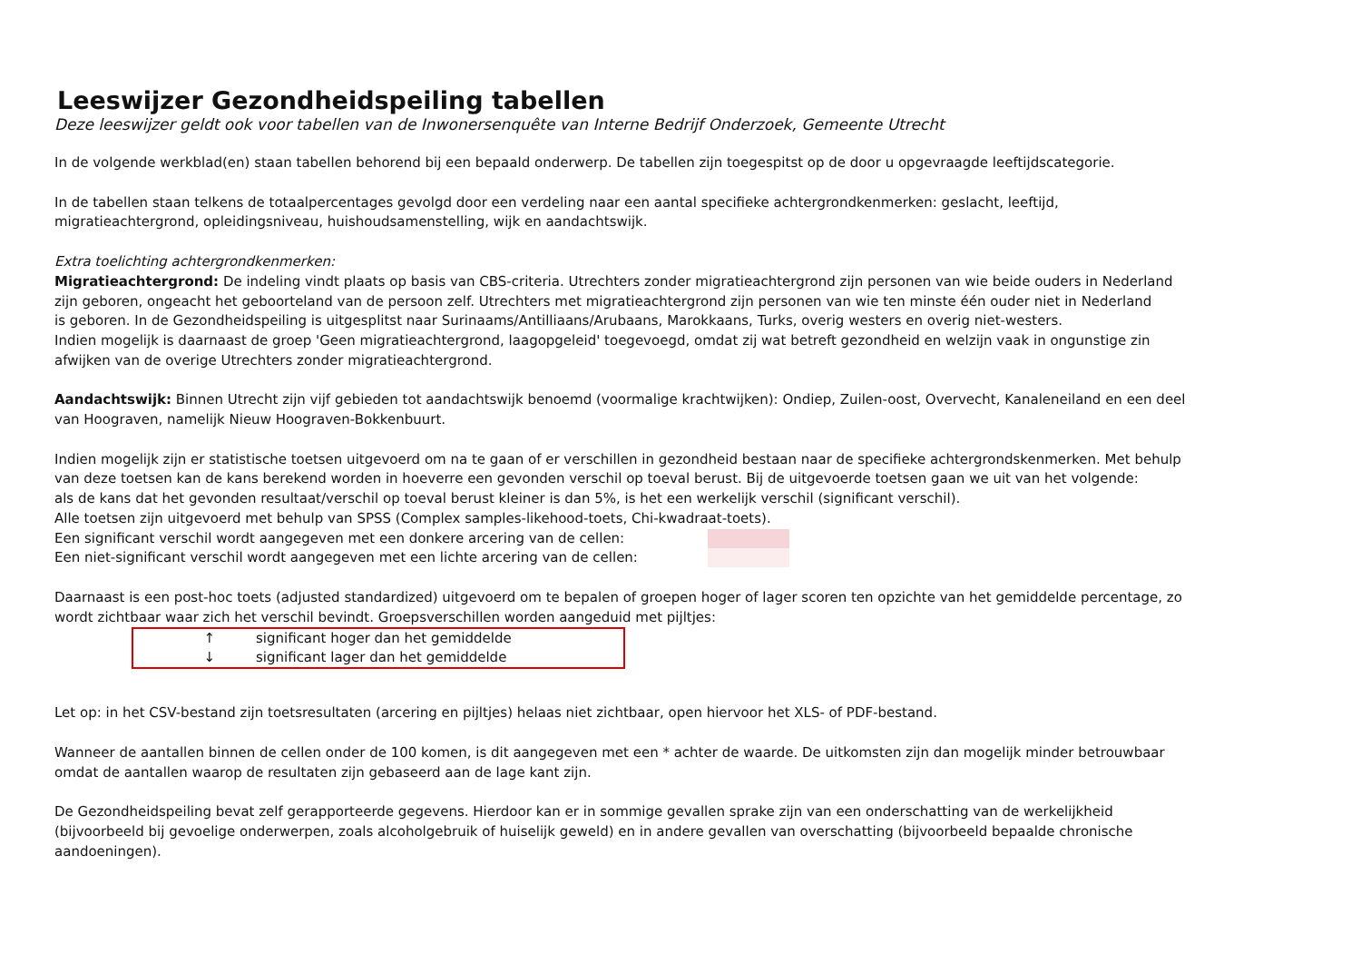Leeswijzer Gezondheidspeiling tabellen
Deze leeswijzer geldt ook voor tabellen van de Inwonersenquête van Interne Bedrijf Onderzoek, Gemeente Utrecht
In de volgende werkblad(en) staan tabellen behorend bij een bepaald onderwerp. De tabellen zijn toegespitst op de door u opgevraagde leeftijdscategorie.
In de tabellen staan telkens de totaalpercentages gevolgd door een verdeling naar een aantal specifieke achtergrondkenmerken: geslacht, leeftijd,
migratieachtergrond, opleidingsniveau, huishoudsamenstelling, wijk en aandachtswijk.
Extra toelichting achtergrondkenmerken:
Migratieachtergrond: De indeling vindt plaats op basis van CBS-criteria. Utrechters zonder migratieachtergrond zijn personen van wie beide ouders in Nederland
zijn geboren, ongeacht het geboorteland van de persoon zelf. Utrechters met migratieachtergrond zijn personen van wie ten minste één ouder niet in Nederland
is geboren. In de Gezondheidspeiling is uitgesplitst naar Surinaams/Antilliaans/Arubaans, Marokkaans, Turks, overig westers en overig niet-westers.
Indien mogelijk is daarnaast de groep 'Geen migratieachtergrond, laagopgeleid' toegevoegd, omdat zij wat betreft gezondheid en welzijn vaak in ongunstige zin
afwijken van de overige Utrechters zonder migratieachtergrond.
Aandachtswijk: Binnen Utrecht zijn vijf gebieden tot aandachtswijk benoemd (voormalige krachtwijken): Ondiep, Zuilen-oost, Overvecht, Kanaleneiland en een deel
van Hoograven, namelijk Nieuw Hoograven-Bokkenbuurt.
Indien mogelijk zijn er statistische toetsen uitgevoerd om na te gaan of er verschillen in gezondheid bestaan naar de specifieke achtergrondskenmerken. Met behulp
van deze toetsen kan de kans berekend worden in hoeverre een gevonden verschil op toeval berust. Bij de uitgevoerde toetsen gaan we uit van het volgende:
als de kans dat het gevonden resultaat/verschil op toeval berust kleiner is dan 5%, is het een werkelijk verschil (significant verschil).
Alle toetsen zijn uitgevoerd met behulp van SPSS (Complex samples-likehood-toets, Chi-kwadraat-toets).
Een significant verschil wordt aangegeven met een donkere arcering van de cellen:
Een niet-significant verschil wordt aangegeven met een lichte arcering van de cellen:
Daarnaast is een post-hoc toets (adjusted standardized) uitgevoerd om te bepalen of groepen hoger of lager scoren ten opzichte van het gemiddelde percentage, zo
wordt zichtbaar waar zich het verschil bevindt. Groepsverschillen worden aangeduid met pijltjes:
↑ significant hoger dan het gemiddelde
↓ significant lager dan het gemiddelde
Let op: in het CSV-bestand zijn toetsresultaten (arcering en pijltjes) helaas niet zichtbaar, open hiervoor het XLS- of PDF-bestand.
Wanneer de aantallen binnen de cellen onder de 100 komen, is dit aangegeven met een * achter de waarde. De uitkomsten zijn dan mogelijk minder betrouwbaar
omdat de aantallen waarop de resultaten zijn gebaseerd aan de lage kant zijn.
De Gezondheidspeiling bevat zelf gerapporteerde gegevens. Hierdoor kan er in sommige gevallen sprake zijn van een onderschatting van de werkelijkheid
(bijvoorbeeld bij gevoelige onderwerpen, zoals alcoholgebruik of huiselijk geweld) en in andere gevallen van overschatting (bijvoorbeeld bepaalde chronische
aandoeningen).